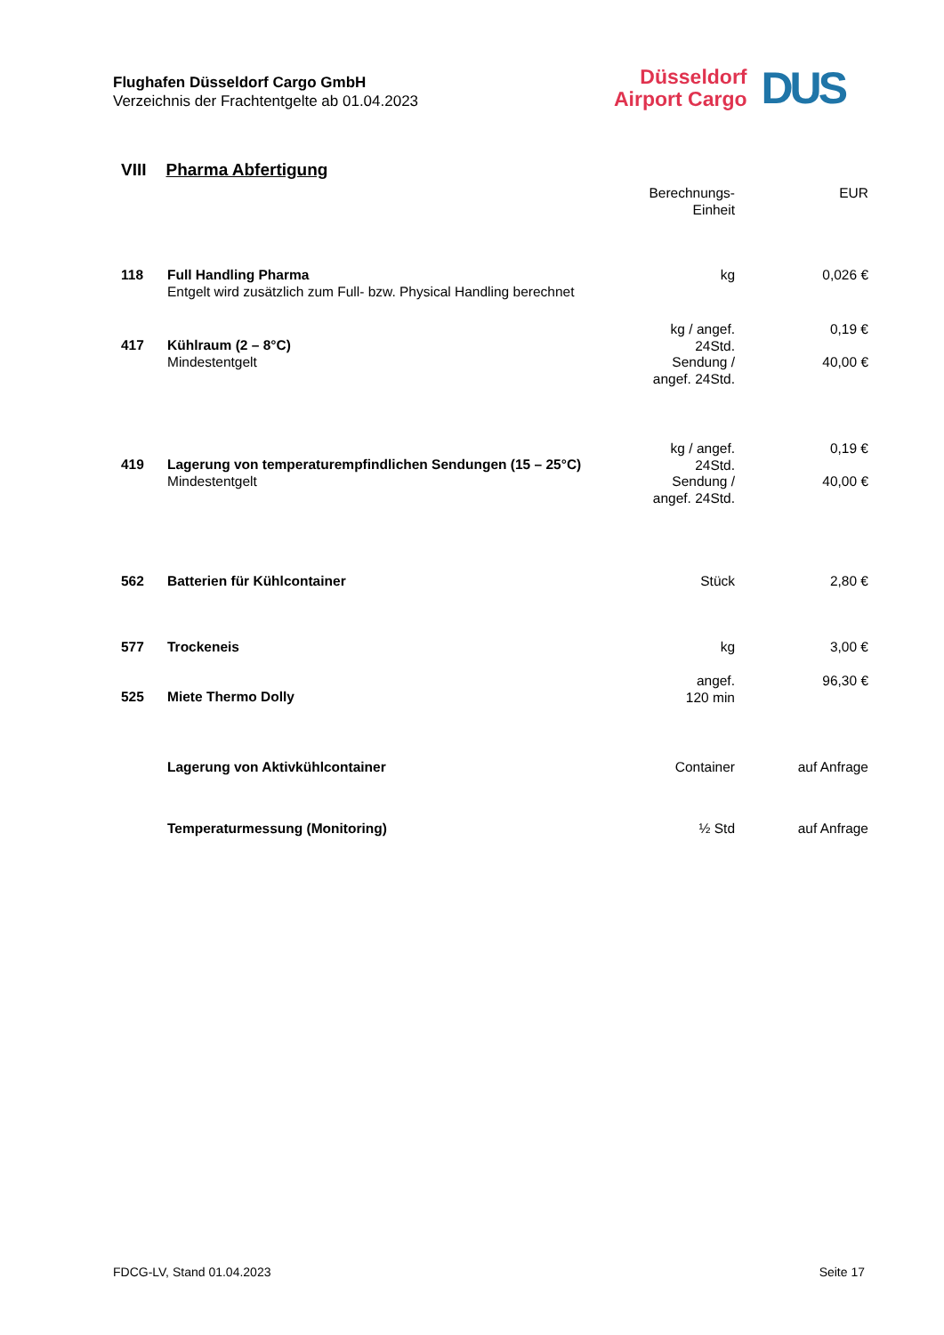Flughafen Düsseldorf Cargo GmbH
Verzeichnis der Frachtentgelte ab 01.04.2023
Düsseldorf
Airport Cargo
DUS
VIII Pharma Abfertigung
| | | Berechnungs- Einheit | EUR |
| 118 | Full Handling Pharma Entgelt wird zusätzlich zum Full- bzw. Physical Handling berechnet | kg | 0,026 € |
| 417 | Kühlraum (2 – 8°C) Mindestentgelt | kg / angef. 24Std. Sendung / angef. 24Std. | 0,19 € 40,00 € |
| 419 | Lagerung von temperaturempfindlichen Sendungen (15 – 25°C) Mindestentgelt | kg / angef. 24Std. Sendung / angef. 24Std. | 0,19 € 40,00 € |
| 562 | Batterien für Kühlcontainer | Stück | 2,80 € |
| 577 | Trockeneis | kg | 3,00 € |
| 525 | Miete Thermo Dolly | angef. 120 min | 96,30 € |
| | Lagerung von Aktivkühlcontainer | Container | auf Anfrage |
| | Temperaturmessung (Monitoring) | ½ Std | auf Anfrage |
FDCG-LV, Stand 01.04.2023 Seite 17